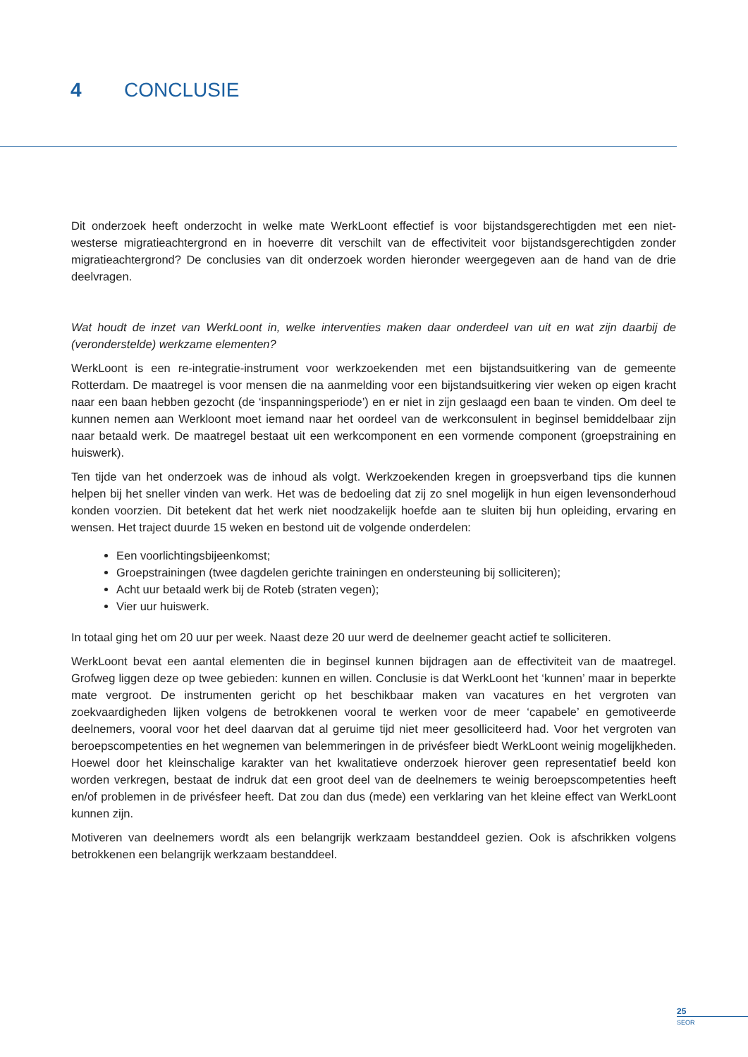4 CONCLUSIE
Dit onderzoek heeft onderzocht in welke mate WerkLoont effectief is voor bijstandsgerechtigden met een niet-westerse migratieachtergrond en in hoeverre dit verschilt van de effectiviteit voor bijstandsgerechtigden zonder migratieachtergrond? De conclusies van dit onderzoek worden hieronder weergegeven aan de hand van de drie deelvragen.
Wat houdt de inzet van WerkLoont in, welke interventies maken daar onderdeel van uit en wat zijn daarbij de (veronderstelde) werkzame elementen?
WerkLoont is een re-integratie-instrument voor werkzoekenden met een bijstandsuitkering van de gemeente Rotterdam. De maatregel is voor mensen die na aanmelding voor een bijstandsuitkering vier weken op eigen kracht naar een baan hebben gezocht (de ‘inspanningsperiode’) en er niet in zijn geslaagd een baan te vinden. Om deel te kunnen nemen aan Werkloont moet iemand naar het oordeel van de werkconsulent in beginsel bemiddelbaar zijn naar betaald werk. De maatregel bestaat uit een werkcomponent en een vormende component (groepstraining en huiswerk).
Ten tijde van het onderzoek was de inhoud als volgt. Werkzoekenden kregen in groepsverband tips die kunnen helpen bij het sneller vinden van werk. Het was de bedoeling dat zij zo snel mogelijk in hun eigen levensonderhoud konden voorzien. Dit betekent dat het werk niet noodzakelijk hoefde aan te sluiten bij hun opleiding, ervaring en wensen. Het traject duurde 15 weken en bestond uit de volgende onderdelen:
Een voorlichtingsbijeenkomst;
Groepstrainingen (twee dagdelen gerichte trainingen en ondersteuning bij solliciteren);
Acht uur betaald werk bij de Roteb (straten vegen);
Vier uur huiswerk.
In totaal ging het om 20 uur per week. Naast deze 20 uur werd de deelnemer geacht actief te solliciteren.
WerkLoont bevat een aantal elementen die in beginsel kunnen bijdragen aan de effectiviteit van de maatregel. Grofweg liggen deze op twee gebieden: kunnen en willen. Conclusie is dat WerkLoont het ‘kunnen’ maar in beperkte mate vergroot. De instrumenten gericht op het beschikbaar maken van vacatures en het vergroten van zoekvaardigheden lijken volgens de betrokkenen vooral te werken voor de meer ‘capabele’ en gemotiveerde deelnemers, vooral voor het deel daarvan dat al geruime tijd niet meer gesolliciteerd had. Voor het vergroten van beroepscompetenties en het wegnemen van belemmeringen in de privésfeer biedt WerkLoont weinig mogelijkheden. Hoewel door het kleinschalige karakter van het kwalitatieve onderzoek hierover geen representatief beeld kon worden verkregen, bestaat de indruk dat een groot deel van de deelnemers te weinig beroepscompetenties heeft en/of problemen in de privésfeer heeft. Dat zou dan dus (mede) een verklaring van het kleine effect van WerkLoont kunnen zijn.
Motiveren van deelnemers wordt als een belangrijk werkzaam bestanddeel gezien. Ook is afschrikken volgens betrokkenen een belangrijk werkzaam bestanddeel.
25
SEOR